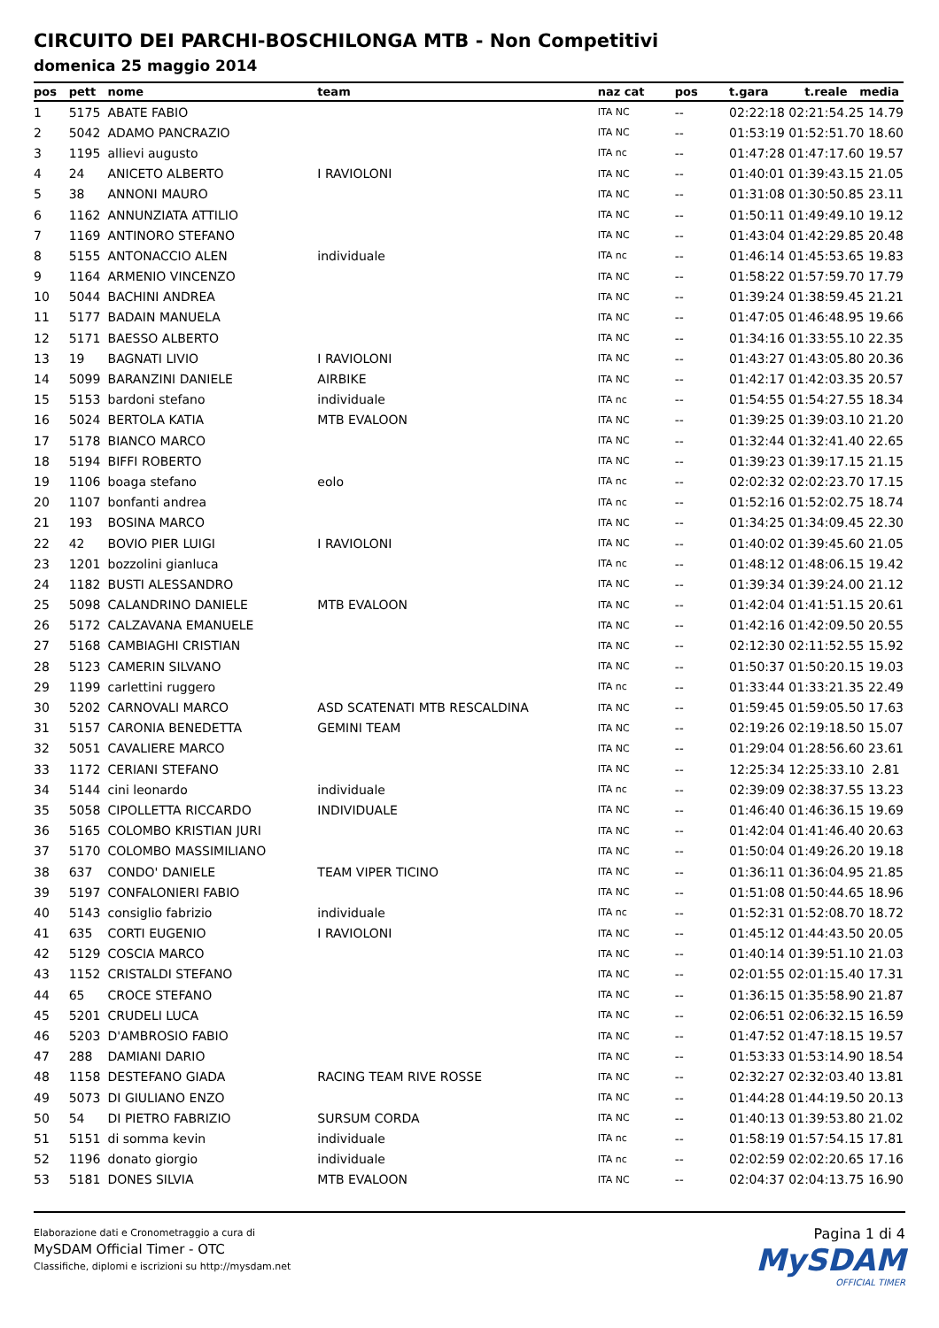CIRCUITO DEI PARCHI-BOSCHILONGA MTB - Non Competitivi
domenica 25 maggio 2014
| pos | pett | nome | team | naz cat | pos | t.gara t.reale media |
| --- | --- | --- | --- | --- | --- | --- |
| 1 | 5175 | ABATE FABIO | | ITA NC | -- | 02:22:18 02:21:54.25 14.79 |
| 2 | 5042 | ADAMO PANCRAZIO | | ITA NC | -- | 01:53:19 01:52:51.70 18.60 |
| 3 | 1195 | allievi augusto | | ITA nc | -- | 01:47:28 01:47:17.60 19.57 |
| 4 | 24 | ANICETO ALBERTO | I RAVIOLONI | ITA NC | -- | 01:40:01 01:39:43.15 21.05 |
| 5 | 38 | ANNONI MAURO | | ITA NC | -- | 01:31:08 01:30:50.85 23.11 |
| 6 | 1162 | ANNUNZIATA ATTILIO | | ITA NC | -- | 01:50:11 01:49:49.10 19.12 |
| 7 | 1169 | ANTINORO STEFANO | | ITA NC | -- | 01:43:04 01:42:29.85 20.48 |
| 8 | 5155 | ANTONACCIO ALEN | individuale | ITA nc | -- | 01:46:14 01:45:53.65 19.83 |
| 9 | 1164 | ARMENIO VINCENZO | | ITA NC | -- | 01:58:22 01:57:59.70 17.79 |
| 10 | 5044 | BACHINI ANDREA | | ITA NC | -- | 01:39:24 01:38:59.45 21.21 |
| 11 | 5177 | BADAIN MANUELA | | ITA NC | -- | 01:47:05 01:46:48.95 19.66 |
| 12 | 5171 | BAESSO ALBERTO | | ITA NC | -- | 01:34:16 01:33:55.10 22.35 |
| 13 | 19 | BAGNATI LIVIO | I RAVIOLONI | ITA NC | -- | 01:43:27 01:43:05.80 20.36 |
| 14 | 5099 | BARANZINI DANIELE | AIRBIKE | ITA NC | -- | 01:42:17 01:42:03.35 20.57 |
| 15 | 5153 | bardoni stefano | individuale | ITA nc | -- | 01:54:55 01:54:27.55 18.34 |
| 16 | 5024 | BERTOLA KATIA | MTB EVALOON | ITA NC | -- | 01:39:25 01:39:03.10 21.20 |
| 17 | 5178 | BIANCO MARCO | | ITA NC | -- | 01:32:44 01:32:41.40 22.65 |
| 18 | 5194 | BIFFI ROBERTO | | ITA NC | -- | 01:39:23 01:39:17.15 21.15 |
| 19 | 1106 | boaga stefano | eolo | ITA nc | -- | 02:02:32 02:02:23.70 17.15 |
| 20 | 1107 | bonfanti andrea | | ITA nc | -- | 01:52:16 01:52:02.75 18.74 |
| 21 | 193 | BOSINA MARCO | | ITA NC | -- | 01:34:25 01:34:09.45 22.30 |
| 22 | 42 | BOVIO PIER LUIGI | I RAVIOLONI | ITA NC | -- | 01:40:02 01:39:45.60 21.05 |
| 23 | 1201 | bozzolini gianluca | | ITA nc | -- | 01:48:12 01:48:06.15 19.42 |
| 24 | 1182 | BUSTI ALESSANDRO | | ITA NC | -- | 01:39:34 01:39:24.00 21.12 |
| 25 | 5098 | CALANDRINO DANIELE | MTB EVALOON | ITA NC | -- | 01:42:04 01:41:51.15 20.61 |
| 26 | 5172 | CALZAVANA EMANUELE | | ITA NC | -- | 01:42:16 01:42:09.50 20.55 |
| 27 | 5168 | CAMBIAGHI CRISTIAN | | ITA NC | -- | 02:12:30 02:11:52.55 15.92 |
| 28 | 5123 | CAMERIN SILVANO | | ITA NC | -- | 01:50:37 01:50:20.15 19.03 |
| 29 | 1199 | carlettini ruggero | | ITA nc | -- | 01:33:44 01:33:21.35 22.49 |
| 30 | 5202 | CARNOVALI MARCO | ASD SCATENATI MTB RESCALDINA | ITA NC | -- | 01:59:45 01:59:05.50 17.63 |
| 31 | 5157 | CARONIA BENEDETTA | GEMINI TEAM | ITA NC | -- | 02:19:26 02:19:18.50 15.07 |
| 32 | 5051 | CAVALIERE MARCO | | ITA NC | -- | 01:29:04 01:28:56.60 23.61 |
| 33 | 1172 | CERIANI STEFANO | | ITA NC | -- | 12:25:34 12:25:33.10 2.81 |
| 34 | 5144 | cini leonardo | individuale | ITA nc | -- | 02:39:09 02:38:37.55 13.23 |
| 35 | 5058 | CIPOLLETTA RICCARDO | INDIVIDUALE | ITA NC | -- | 01:46:40 01:46:36.15 19.69 |
| 36 | 5165 | COLOMBO KRISTIAN JURI | | ITA NC | -- | 01:42:04 01:41:46.40 20.63 |
| 37 | 5170 | COLOMBO MASSIMILIANO | | ITA NC | -- | 01:50:04 01:49:26.20 19.18 |
| 38 | 637 | CONDO' DANIELE | TEAM VIPER TICINO | ITA NC | -- | 01:36:11 01:36:04.95 21.85 |
| 39 | 5197 | CONFALONIERI FABIO | | ITA NC | -- | 01:51:08 01:50:44.65 18.96 |
| 40 | 5143 | consiglio fabrizio | individuale | ITA nc | -- | 01:52:31 01:52:08.70 18.72 |
| 41 | 635 | CORTI EUGENIO | I RAVIOLONI | ITA NC | -- | 01:45:12 01:44:43.50 20.05 |
| 42 | 5129 | COSCIA MARCO | | ITA NC | -- | 01:40:14 01:39:51.10 21.03 |
| 43 | 1152 | CRISTALDI STEFANO | | ITA NC | -- | 02:01:55 02:01:15.40 17.31 |
| 44 | 65 | CROCE STEFANO | | ITA NC | -- | 01:36:15 01:35:58.90 21.87 |
| 45 | 5201 | CRUDELI LUCA | | ITA NC | -- | 02:06:51 02:06:32.15 16.59 |
| 46 | 5203 | D'AMBROSIO FABIO | | ITA NC | -- | 01:47:52 01:47:18.15 19.57 |
| 47 | 288 | DAMIANI DARIO | | ITA NC | -- | 01:53:33 01:53:14.90 18.54 |
| 48 | 1158 | DESTEFANO GIADA | RACING TEAM RIVE ROSSE | ITA NC | -- | 02:32:27 02:32:03.40 13.81 |
| 49 | 5073 | DI GIULIANO ENZO | | ITA NC | -- | 01:44:28 01:44:19.50 20.13 |
| 50 | 54 | DI PIETRO FABRIZIO | SURSUM CORDA | ITA NC | -- | 01:40:13 01:39:53.80 21.02 |
| 51 | 5151 | di somma kevin | individuale | ITA nc | -- | 01:58:19 01:57:54.15 17.81 |
| 52 | 1196 | donato giorgio | individuale | ITA nc | -- | 02:02:59 02:02:20.65 17.16 |
| 53 | 5181 | DONES SILVIA | MTB EVALOON | ITA NC | -- | 02:04:37 02:04:13.75 16.90 |
Elaborazione dati e Cronometraggio a cura di
MySDAM Official Timer - OTC
Classifiche, diplomi e iscrizioni su http://mysdam.net
Pagina 1 di 4
MySDAM
OFFICIAL TIMER